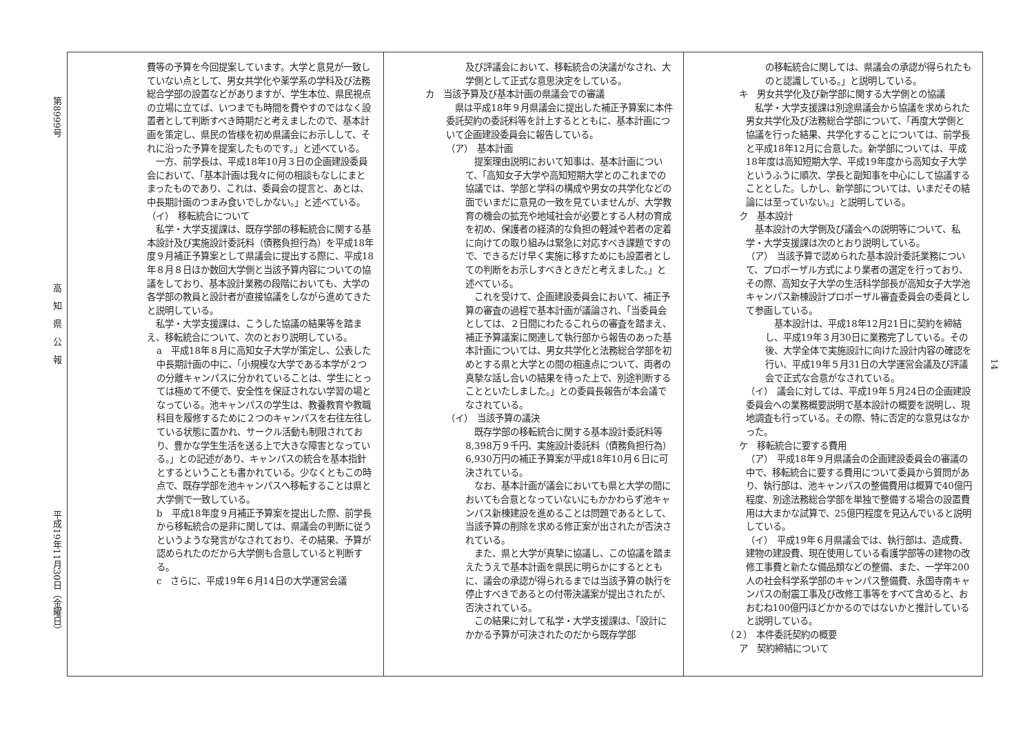第8999号 高　知　県　公　報 平成19年11月30日（金曜日）
費等の予算を今回提案しています。大学と意見が一致していない点として、男女共学化や薬学系の学科及び法務総合学部の設置などがありますが、学生本位、県民視点の立場に立てば、いつまでも時間を費やすのではなく設置者として判断すべき時期だと考えましたので、基本計画を策定し、県民の皆様を初め県議会にお示しして、それに沿った予算を提案したものです。」と述べている。
　一方、前学長は、平成18年10月３日の企画建設委員会において、「基本計画は我々に何の相談もなしにまとまったものであり、これは、委員会の提言と、あとは、中長期計画のつまみ食いでしかない。」と述べている。
（イ）　移転統合について
　私学・大学支援課は、既存学部の移転統合に関する基本設計及び実施設計委託料（債務負担行為）を平成18年度９月補正予算案として県議会に提出する際に、平成18年８月８日ほか数回大学側と当該予算内容についての協議をしており、基本設計業務の段階においても、大学の各学部の教員と設計者が直接協議をしながら進めてきたと説明している。
　私学・大学支援課は、こうした協議の結果等を踏まえ、移転統合について、次のとおり説明している。
a　平成18年８月に高知女子大学が策定し、公表した中長期計画の中に、「小規模な大学である本学が２つの分離キャンパスに分かれていることは、学生にとっては極めて不便で、安全性を保証されない学習の場となっている。池キャンパスの学生は、教養教育や教職科目を履修するために２つのキャンパスを右往左往している状態に置かれ、サークル活動も制限されており、豊かな学生生活を送る上で大きな障害となっている。」との記述があり、キャンパスの統合を基本指針とするということも書かれている。少なくともこの時点で、既存学部を池キャンパスへ移転することは県と大学側で一致している。
b　平成18年度９月補正予算案を提出した際、前学長から移転統合の是非に関しては、県議会の判断に従うというような発言がなされており、その結果、予算が認められたのだから大学側も合意していると判断する。
c　さらに、平成19年６月14日の大学運営会議
及び評議会において、移転統合の決議がなされ、大学側として正式な意思決定をしている。
カ　当該予算及び基本計画の県議会での審議
　県は平成18年９月県議会に提出した補正予算案に本件委託契約の委託料等を計上するとともに、基本計画について企画建設委員会に報告している。
（ア）　基本計画
　提案理由説明において知事は、基本計画について、「高知女子大学や高知短期大学とのこれまでの協議では、学部と学科の構成や男女の共学化などの面でいまだに意見の一致を見ていませんが、大学教育の機会の拡充や地域社会が必要とする人材の育成を初め、保護者の経済的な負担の軽減や若者の定着に向けての取り組みは緊急に対応すべき課題ですので、できるだけ早く実施に移すためにも設置者としての判断をお示しすべきときだと考えました。」と述べている。
　これを受けて、企画建設委員会において、補正予算の審査の過程で基本計画が議論され、「当委員会としては、２日間にわたるこれらの審査を踏まえ、補正予算議案に関連して執行部から報告のあった基本計画については、男女共学化と法務総合学部を初めとする県と大学との間の相違点について、両者の真摯な話し合いの結果を待った上で、別途判断することといたしました。」との委員長報告が本会議でなされている。
（イ）　当該予算の議決
　既存学部の移転統合に関する基本設計委託料等8,398万９千円、実施設計委託料（債務負担行為）6,930万円の補正予算案が平成18年10月６日に可決されている。
　なお、基本計画が議会においても県と大学の間においても合意となっていないにもかかわらず池キャンパス新棟建設を進めることは問題であるとして、当該予算の削除を求める修正案が出されたが否決されている。
　また、県と大学が真摯に協議し、この協議を踏まえたうえで基本計画を県民に明らかにするとともに、議会の承認が得られるまでは当該予算の執行を停止すべきであるとの付帯決議案が提出されたが、否決されている。
　この結果に対して私学・大学支援課は、「設計にかかる予算が可決されたのだから既存学部
の移転統合に関しては、県議会の承認が得られたものと認識している。」と説明している。
キ　男女共学化及び新学部に関する大学側との協議
　私学・大学支援課は別途県議会から協議を求められた男女共学化及び法務総合学部について、「再度大学側と協議を行った結果、共学化することについては、前学長と平成18年12月に合意した。新学部については、平成18年度は高知短期大学、平成19年度から高知女子大学というふうに順次、学長と副知事を中心にして協議することとした。しかし、新学部については、いまだその結論には至っていない。」と説明している。
ク　基本設計
　基本設計の大学側及び議会への説明等について、私学・大学支援課は次のとおり説明している。
（ア）　当該予算で認められた基本設計委託業務について、プロポーザル方式により業者の選定を行っており、その際、高知女子大学の生活科学部長が高知女子大学池キャンパス新棟設計プロポーザル審査委員会の委員として参画している。
　基本設計は、平成18年12月21日に契約を締結し、平成19年３月30日に業務完了している。その後、大学全体で実施設計に向けた設計内容の確認を行い、平成19年５月31日の大学運営会議及び評議会で正式な合意がなされている。
（イ）　議会に対しては、平成19年５月24日の企画建設委員会への業務概要説明で基本設計の概要を説明し、現地調査も行っている。その際、特に否定的な意見はなかった。
ケ　移転統合に要する費用
（ア）　平成18年９月県議会の企画建設委員会の審議の中で、移転統合に要する費用について委員から質問があり、執行部は、池キャンパスの整備費用は概算で40億円程度、別途法務総合学部を単独で整備する場合の設置費用は大まかな試算で、25億円程度を見込んでいると説明している。
（イ）　平成19年６月県議会では、執行部は、造成費、建物の建設費、現在使用している看護学部等の建物の改修工事費と新たな備品類などの整備、また、一学年200人の社会科学系学部のキャンパス整備費、永国寺南キャンパスの耐震工事及び改修工事等をすべて含めると、おおむね100億円ほどかかるのではないかと推計していると説明している。
（２）　本件委託契約の概要
ア　契約締結について
14